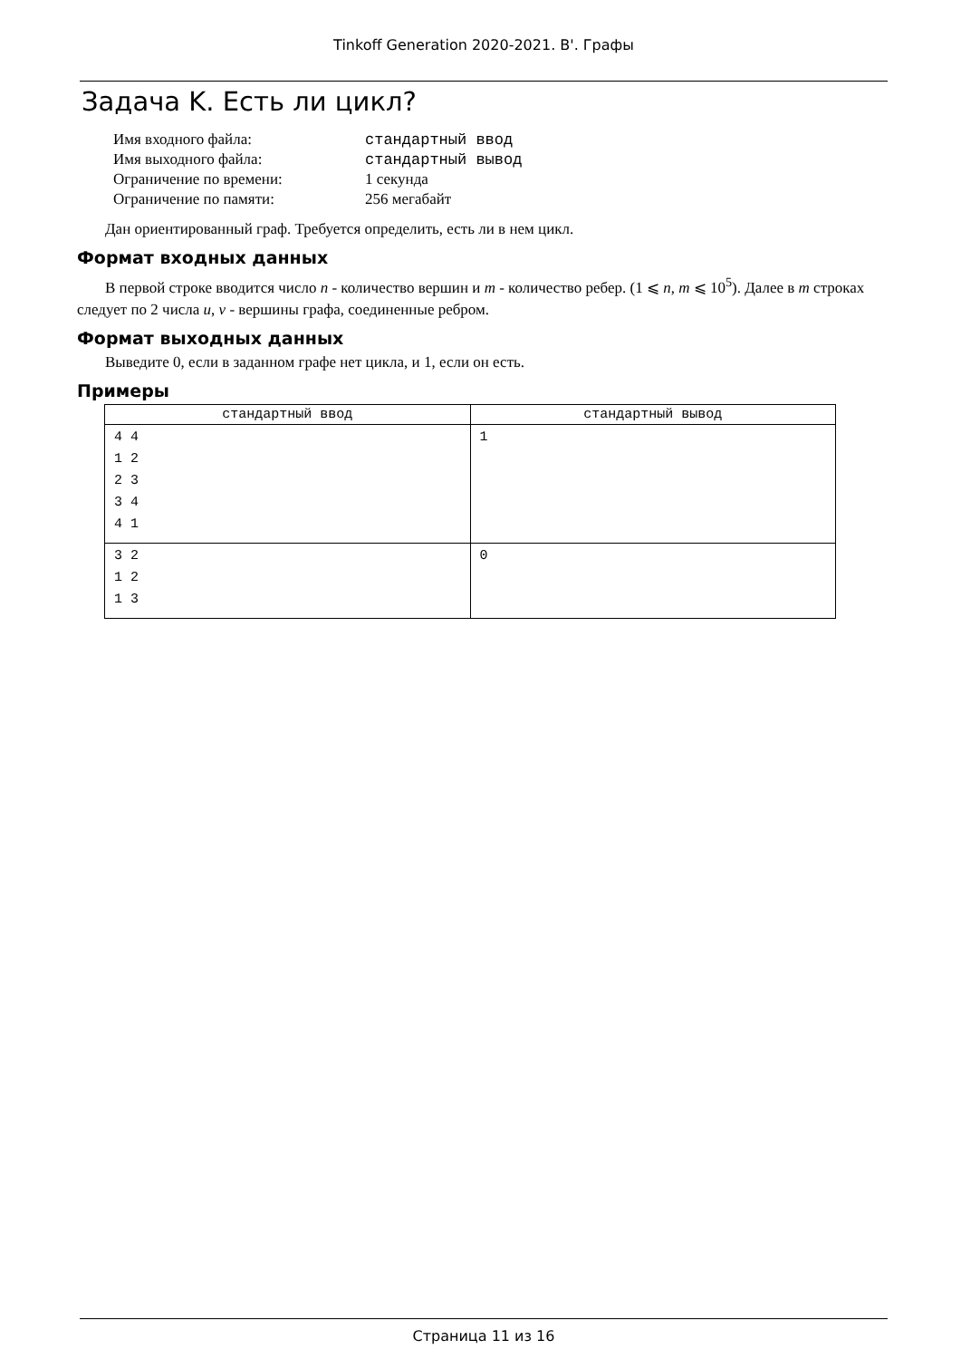Tinkoff Generation 2020-2021. B'. Графы
Задача K. Есть ли цикл?
| Имя входного файла: | стандартный ввод |
| Имя выходного файла: | стандартный вывод |
| Ограничение по времени: | 1 секунда |
| Ограничение по памяти: | 256 мегабайт |
Дан ориентированный граф. Требуется определить, есть ли в нем цикл.
Формат входных данных
В первой строке вводится число n - количество вершин и m - количество ребер. (1 ⩽ n, m ⩽ 10<sup>5</sup>). Далее в m строках следует по 2 числа u, v - вершины графа, соединенные ребром.
Формат выходных данных
Выведите 0, если в заданном графе нет цикла, и 1, если он есть.
Примеры
| стандартный ввод | стандартный вывод |
| --- | --- |
| 4 4 1 2 2 3 3 4 4 1 | 1 |
| 3 2 1 2 1 3 | 0 |
Страница 11 из 16